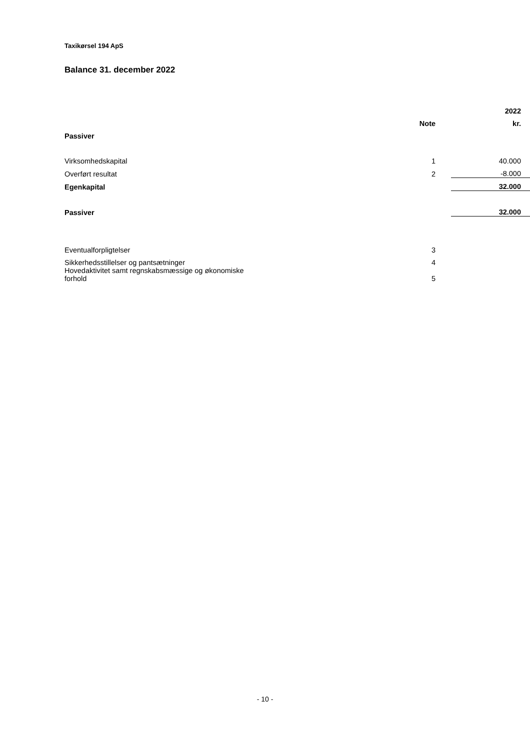Taxikørsel 194 ApS
Balance 31. december 2022
| | | | 2022 |
| --- | --- | --- | --- |
| | Note | | kr. |
| Passiver | | | |
| Virksomhedskapital | 1 | | 40.000 |
| Overført resultat | 2 | | -8.000 |
| Egenkapital | | | 32.000 |
| Passiver | | | 32.000 |
| Eventualforpligtelser | 3 | | |
| Sikkerhedsstillelser og pantsætninger | 4 | | |
| Hovedaktivitet samt regnskabsmæssige og økonomiske forhold | 5 | | |
- 10 -